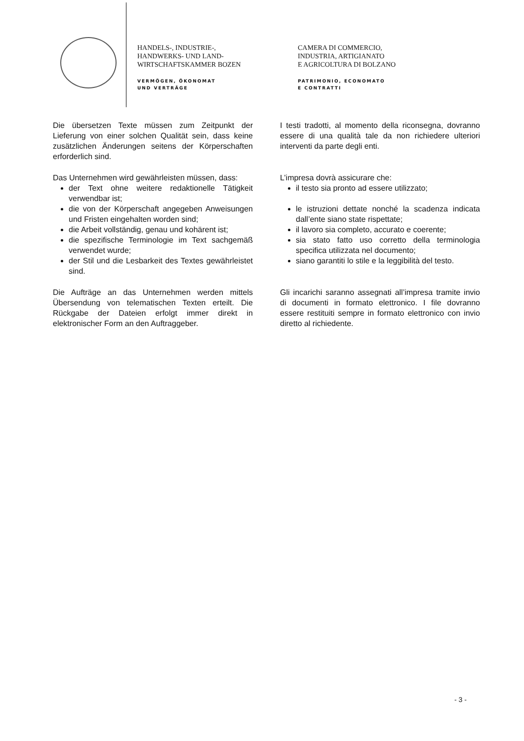HANDELS-, INDUSTRIE-,
HANDWERKS- UND LAND-
WIRTSCHAFTSKAMMER BOZEN
VERMÖGEN, ÖKONOMAT
UND VERTRÄGE
CAMERA DI COMMERCIO,
INDUSTRIA, ARTIGIANATO
E AGRICOLTURA DI BOLZANO
PATRIMONIO, ECONOMATO
E CONTRATTI
Die übersetzen Texte müssen zum Zeitpunkt der Lieferung von einer solchen Qualität sein, dass keine zusätzlichen Änderungen seitens der Körperschaften erforderlich sind.
Das Unternehmen wird gewährleisten müssen, dass:
der Text ohne weitere redaktionelle Tätigkeit verwendbar ist;
die von der Körperschaft angegeben Anweisungen und Fristen eingehalten worden sind;
die Arbeit vollständig, genau und kohärent ist;
die spezifische Terminologie im Text sachgemäß verwendet wurde;
der Stil und die Lesbarkeit des Textes gewährleistet sind.
Die Aufträge an das Unternehmen werden mittels Übersendung von telematischen Texten erteilt. Die Rückgabe der Dateien erfolgt immer direkt in elektronischer Form an den Auftraggeber.
I testi tradotti, al momento della riconsegna, dovranno essere di una qualità tale da non richiedere ulteriori interventi da parte degli enti.
L’impresa dovrà assicurare che:
il testo sia pronto ad essere utilizzato;
le istruzioni dettate nonché la scadenza indicata dall’ente siano state rispettate;
il lavoro sia completo, accurato e coerente;
sia stato fatto uso corretto della terminologia specifica utilizzata nel documento;
siano garantiti lo stile e la leggibilità del testo.
Gli incarichi saranno assegnati all’impresa tramite invio di documenti in formato elettronico. I file dovranno essere restituiti sempre in formato elettronico con invio diretto al richiedente.
- 3 -